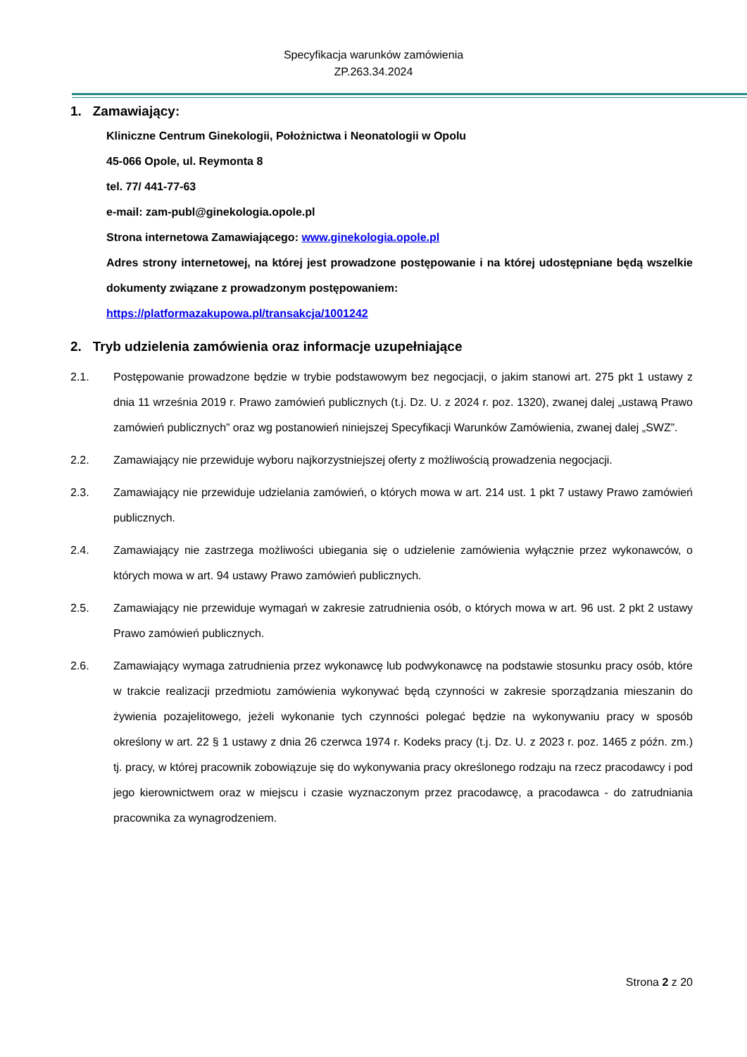Specyfikacja warunków zamówienia
ZP.263.34.2024
1. Zamawiający:
Kliniczne Centrum Ginekologii, Położnictwa i Neonatologii w Opolu
45-066 Opole, ul. Reymonta 8
tel. 77/ 441-77-63
e-mail: zam-publ@ginekologia.opole.pl
Strona internetowa Zamawiającego: www.ginekologia.opole.pl
Adres strony internetowej, na której jest prowadzone postępowanie i na której udostępniane będą wszelkie dokumenty związane z prowadzonym postępowaniem:
https://platformazakupowa.pl/transakcja/1001242
2. Tryb udzielenia zamówienia oraz informacje uzupełniające
2.1. Postępowanie prowadzone będzie w trybie podstawowym bez negocjacji, o jakim stanowi art. 275 pkt 1 ustawy z dnia 11 września 2019 r. Prawo zamówień publicznych (t.j. Dz. U. z 2024 r. poz. 1320), zwanej dalej „ustawą Prawo zamówień publicznych” oraz wg postanowień niniejszej Specyfikacji Warunków Zamówienia, zwanej dalej „SWZ”.
2.2. Zamawiający nie przewiduje wyboru najkorzystniejszej oferty z możliwością prowadzenia negocjacji.
2.3. Zamawiający nie przewiduje udzielania zamówień, o których mowa w art. 214 ust. 1 pkt 7 ustawy Prawo zamówień publicznych.
2.4. Zamawiający nie zastrzega możliwości ubiegania się o udzielenie zamówienia wyłącznie przez wykonawców, o których mowa w art. 94 ustawy Prawo zamówień publicznych.
2.5. Zamawiający nie przewiduje wymagań w zakresie zatrudnienia osób, o których mowa w art. 96 ust. 2 pkt 2 ustawy Prawo zamówień publicznych.
2.6. Zamawiający wymaga zatrudnienia przez wykonawcę lub podwykonawcę na podstawie stosunku pracy osób, które w trakcie realizacji przedmiotu zamówienia wykonywać będą czynności w zakresie sporządzania mieszanin do żywienia pozajelitowego, jeżeli wykonanie tych czynności polegać będzie na wykonywaniu pracy w sposób określony w art. 22 § 1 ustawy z dnia 26 czerwca 1974 r. Kodeks pracy (t.j. Dz. U. z 2023 r. poz. 1465 z późn. zm.) tj. pracy, w której pracownik zobowiązuje się do wykonywania pracy określonego rodzaju na rzecz pracodawcy i pod jego kierownictwem oraz w miejscu i czasie wyznaczonym przez pracodawcę, a pracodawca - do zatrudniania pracownika za wynagrodzeniem.
Strona 2 z 20